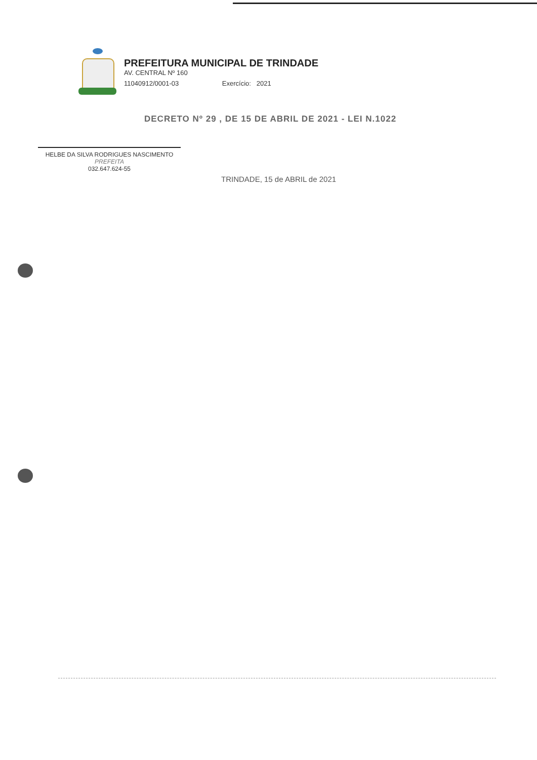PREFEITURA MUNICIPAL DE TRINDADE
AV. CENTRAL Nº 160
11040912/0001-03 Exercício: 2021
DECRETO Nº 29 , DE 15 DE ABRIL DE 2021 - LEI N.1022
HELBE DA SILVA RODRIGUES NASCIMENTO
PREFEITA
032.647.624-55
TRINDADE, 15 de ABRIL de 2021